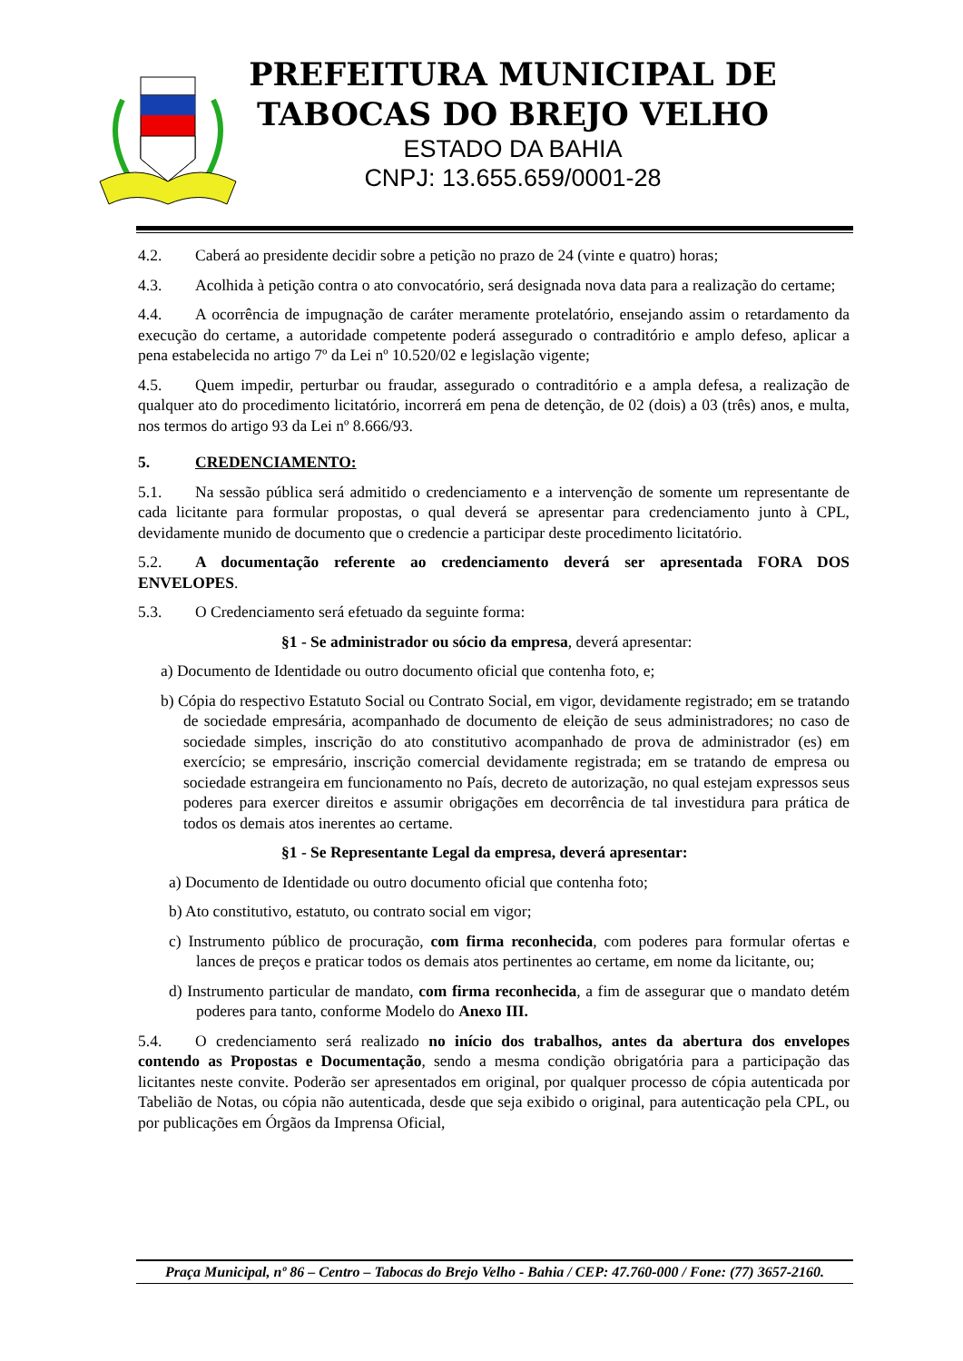PREFEITURA MUNICIPAL DE
TABOCAS DO BREJO VELHO
ESTADO DA BAHIA
CNPJ: 13.655.659/0001-28
4.2. Caberá ao presidente decidir sobre a petição no prazo de 24 (vinte e quatro) horas;
4.3. Acolhida à petição contra o ato convocatório, será designada nova data para a realização do certame;
4.4. A ocorrência de impugnação de caráter meramente protelatório, ensejando assim o retardamento da execução do certame, a autoridade competente poderá assegurado o contraditório e amplo defeso, aplicar a pena estabelecida no artigo 7º da Lei nº 10.520/02 e legislação vigente;
4.5. Quem impedir, perturbar ou fraudar, assegurado o contraditório e a ampla defesa, a realização de qualquer ato do procedimento licitatório, incorrerá em pena de detenção, de 02 (dois) a 03 (três) anos, e multa, nos termos do artigo 93 da Lei nº 8.666/93.
5. CREDENCIAMENTO:
5.1. Na sessão pública será admitido o credenciamento e a intervenção de somente um representante de cada licitante para formular propostas, o qual deverá se apresentar para credenciamento junto à CPL, devidamente munido de documento que o credencie a participar deste procedimento licitatório.
5.2. A documentação referente ao credenciamento deverá ser apresentada FORA DOS ENVELOPES.
5.3. O Credenciamento será efetuado da seguinte forma:
§1 - Se administrador ou sócio da empresa, deverá apresentar:
a) Documento de Identidade ou outro documento oficial que contenha foto, e;
b) Cópia do respectivo Estatuto Social ou Contrato Social, em vigor, devidamente registrado; em se tratando de sociedade empresária, acompanhado de documento de eleição de seus administradores; no caso de sociedade simples, inscrição do ato constitutivo acompanhado de prova de administrador (es) em exercício; se empresário, inscrição comercial devidamente registrada; em se tratando de empresa ou sociedade estrangeira em funcionamento no País, decreto de autorização, no qual estejam expressos seus poderes para exercer direitos e assumir obrigações em decorrência de tal investidura para prática de todos os demais atos inerentes ao certame.
§1 - Se Representante Legal da empresa, deverá apresentar:
a) Documento de Identidade ou outro documento oficial que contenha foto;
b) Ato constitutivo, estatuto, ou contrato social em vigor;
c) Instrumento público de procuração, com firma reconhecida, com poderes para formular ofertas e lances de preços e praticar todos os demais atos pertinentes ao certame, em nome da licitante, ou;
d) Instrumento particular de mandato, com firma reconhecida, a fim de assegurar que o mandato detém poderes para tanto, conforme Modelo do Anexo III.
5.4. O credenciamento será realizado no início dos trabalhos, antes da abertura dos envelopes contendo as Propostas e Documentação, sendo a mesma condição obrigatória para a participação das licitantes neste convite. Poderão ser apresentados em original, por qualquer processo de cópia autenticada por Tabelião de Notas, ou cópia não autenticada, desde que seja exibido o original, para autenticação pela CPL, ou por publicações em Órgãos da Imprensa Oficial,
Praça Municipal, nº 86 – Centro – Tabocas do Brejo Velho - Bahia / CEP: 47.760-000 / Fone: (77) 3657-2160.